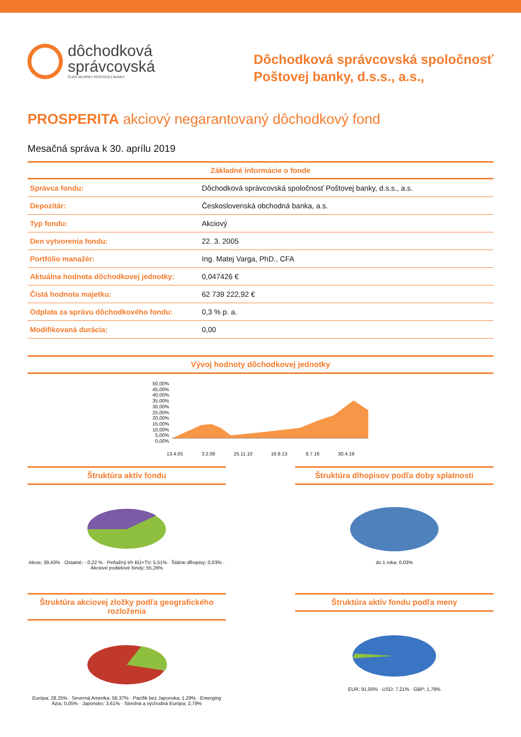dôchodková
správcovská
ČLEN SKUPINY POŠTOVEJ BANKY
Dôchodková správcovská spoločnosť
Poštovej banky, d.s.s., a.s.,
PROSPERITA akciový negarantovaný dôchodkový fond
Mesačná správa k 30. aprílu 2019
| Základné informácie o fonde | |
| --- | --- |
| Správca fondu: | Dôchodková správcovská spoločnosť Poštovej banky, d.s.s., a.s. |
| Depozitár: | Československá obchodná banka, a.s. |
| Typ fondu: | Akciový |
| Den vytvorenia fondu: | 22. 3. 2005 |
| Portfólio manažér: | Ing. Matej Varga, PhD., CFA |
| Aktuálna hodnota dôchodkovej jednotky: | 0,047426 € |
| Čistá hodnota majetku: | 62 739 222,92 € |
| Odplata za správu dôchodkového fondu: | 0,3 % p. a. |
| Modifikovaná durácia: | 0,00 |
Vývoj hodnoty dôchodkovej jednotky
50,00%
45,00%
40,00%
35,00%
30,00%
25,00%
20,00%
15,00%
10,00%
5,00%
0,00%
13.4.05 3.2.08 25.11.10 16.9.13 8.7.16 30.4.19
Štruktúra aktív fondu
Akcie; 39,43% · Ostatné; - 0,22 % · Peňažný trh BÚ+TV; 5,51% · Štátne dlhopisy; 0,03% · Akciové podielové fondy; 55,26%
Štruktúra dlhopisov podľa doby splatnosti
do 1 roka; 0,03%
Štruktúra akciovej zložky podľa geografického rozloženia
Európa; 28,25% · Severná Amerika; 58,37% · Pacifik bez Japonska; 1,29% · Emerging Ázia; 0,05% · Japonsko; 3,61% · Stredná a východná Európa; 2,79%
Štruktúra aktív fondu podľa meny
EUR; 91,00% · USD; 7,21% · GBP; 1,79%